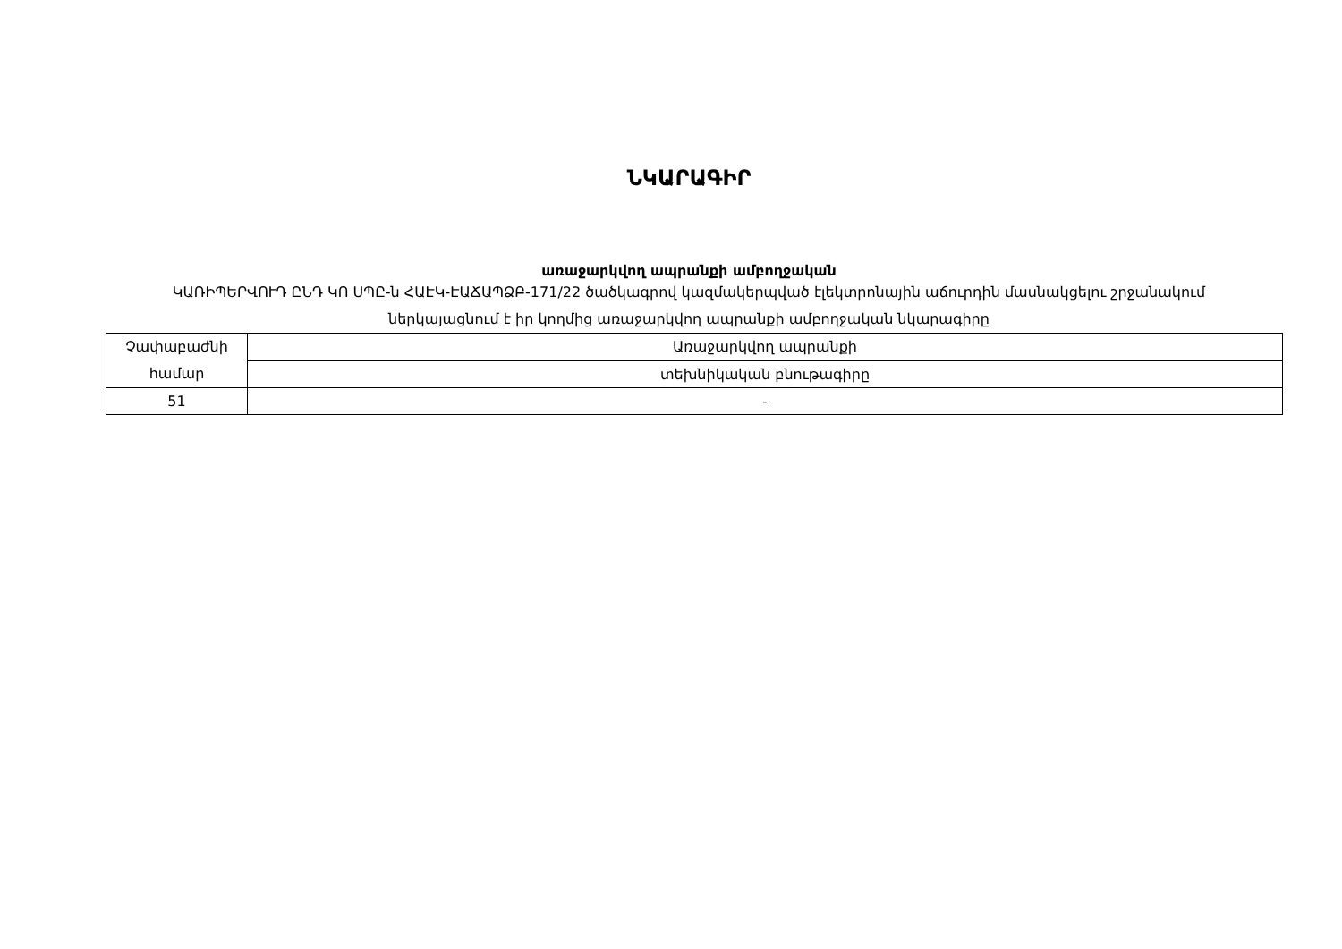ՆԿԱՐԱԳԻՐ
առաջարկվող ապրանքի ամբողջական
ԿԱՌԻՊԵՐՎՈՒԴ ԸՆԴ ԿՈ ՍՊԸ-ն ՀԱԷԿ-ԷԱՃԱՊՁԲ-171/22 ծածկագրով կազմակերպված էլեկտրոնային աճուրդին մասնակցելու շրջանակում ներկայացնում է իր կողմից առաջարկվող ապրանքի ամբողջական նկարագիրը
| Չափաբաժնի համար | Առաջարկվող ապրանքի |
| --- | --- |
| | տեխնիկական բնութագիրը |
| 51 | - |